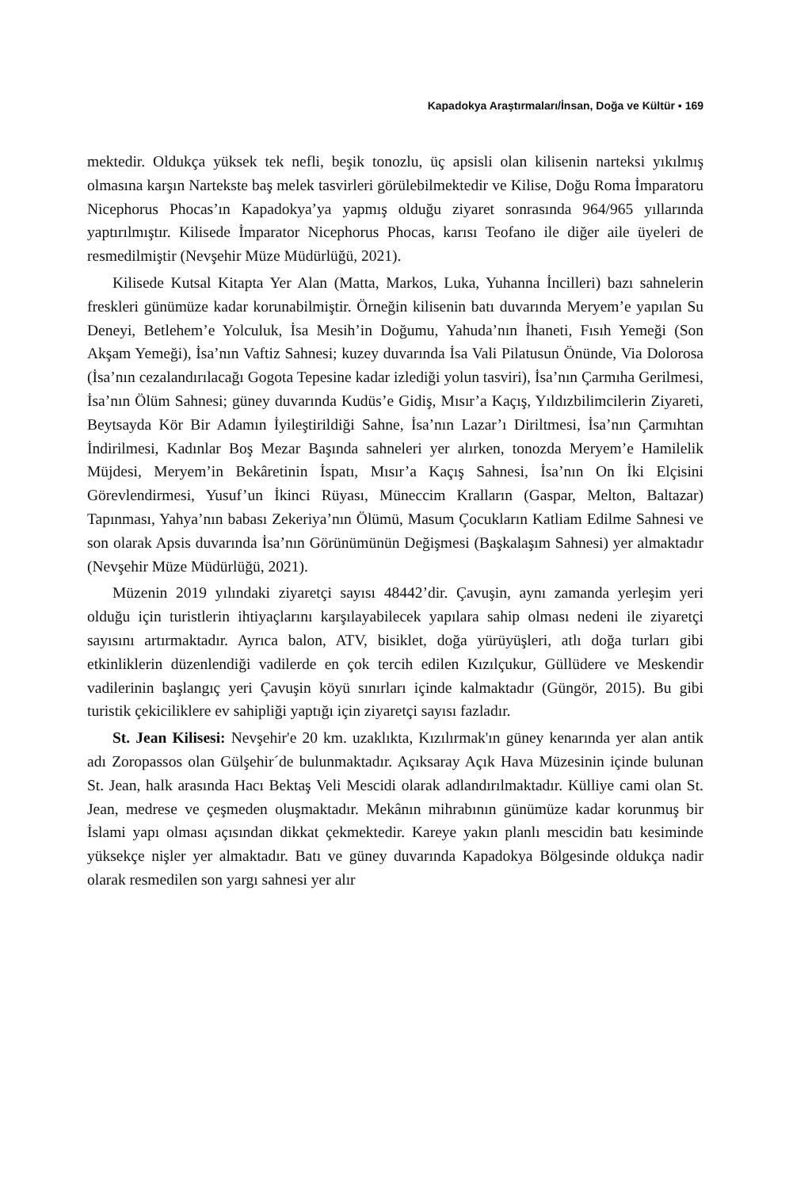Kapadokya Araştırmaları/İnsan, Doğa ve Kültür ▪ 169
mektedir. Oldukça yüksek tek nefli, beşik tonozlu, üç apsisli olan kilisenin narteksi yıkılmış olmasına karşın Nartekste baş melek tasvirleri görülebilmektedir ve Kilise, Doğu Roma İmparatoru Nicephorus Phocas’ın Kapadokya’ya yapmış olduğu ziyaret sonrasında 964/965 yıllarında yaptırılmıştır. Kilisede İmparator Nicephorus Phocas, karısı Teofano ile diğer aile üyeleri de resmedilmiştir (Nevşehir Müze Müdürlüğü, 2021).
Kilisede Kutsal Kitapta Yer Alan (Matta, Markos, Luka, Yuhanna İncilleri) bazı sahnelerin freskleri günümüze kadar korunabilmiştir. Örneğin kilisenin batı duvarında Meryem’e yapılan Su Deneyi, Betlehem’e Yolculuk, İsa Mesih’in Doğumu, Yahuda’nın İhaneti, Fısıh Yemeği (Son Akşam Yemeği), İsa’nın Vaftiz Sahnesi; kuzey duvarında İsa Vali Pilatusun Önünde, Via Dolorosa (İsa’nın cezalandırılacağı Gogota Tepesine kadar izlediği yolun tasviri), İsa’nın Çarmıha Gerilmesi, İsa’nın Ölüm Sahnesi; güney duvarında Kudüs’e Gidiş, Mısır’a Kaçış, Yıldızbilimcilerin Ziyareti, Beytsayda Kör Bir Adamın İyileştirildiği Sahne, İsa’nın Lazar’ı Diriltmesi, İsa’nın Çarmıhtan İndirilmesi, Kadınlar Boş Mezar Başında sahneleri yer alırken, tonozda Meryem’e Hamilelik Müjdesi, Meryem’in Bekâretinin İspatı, Mısır’a Kaçış Sahnesi, İsa’nın On İki Elçisini Görevlendirmesi, Yusuf’un İkinci Rüyası, Müneccim Kralların (Gaspar, Melton, Baltazar) Tapınması, Yahya’nın babası Zekeriya’nın Ölümü, Masum Çocukların Katliam Edilme Sahnesi ve son olarak Apsis duvarında İsa’nın Görünümünün Değişmesi (Başkalaşım Sahnesi) yer almaktadır (Nevşehir Müze Müdürlüğü, 2021).
Müzenin 2019 yılındaki ziyaretçi sayısı 48442’dir. Çavuşin, aynı zamanda yerleşim yeri olduğu için turistlerin ihtiyaçlarını karşılayabilecek yapılara sahip olması nedeni ile ziyaretçi sayısını artırmaktadır. Ayrıca balon, ATV, bisiklet, doğa yürüyüşleri, atlı doğa turları gibi etkinliklerin düzenlendiği vadilerde en çok tercih edilen Kızılçukur, Güllüdere ve Meskendir vadilerinin başlangıç yeri Çavuşin köyü sınırları içinde kalmaktadır (Güngör, 2015). Bu gibi turistik çekiciliklere ev sahipliği yaptığı için ziyaretçi sayısı fazladır.
St. Jean Kilisesi: Nevşehir'e 20 km. uzaklıkta, Kızılırmak'ın güney kenarında yer alan antik adı Zoropassos olan Gülşehir´de bulunmaktadır. Açıksaray Açık Hava Müzesinin içinde bulunan St. Jean, halk arasında Hacı Bektaş Veli Mescidi olarak adlandırılmaktadır. Külliye cami olan St. Jean, medrese ve çeşmeden oluşmaktadır. Mekânın mihrabının günümüze kadar korunmuş bir İslami yapı olması açısından dikkat çekmektedir. Kareye yakın planlı mescidin batı kesiminde yüksekçe nişler yer almaktadır. Batı ve güney duvarında Kapadokya Bölgesinde oldukça nadir olarak resmedilen son yargı sahnesi yer alır